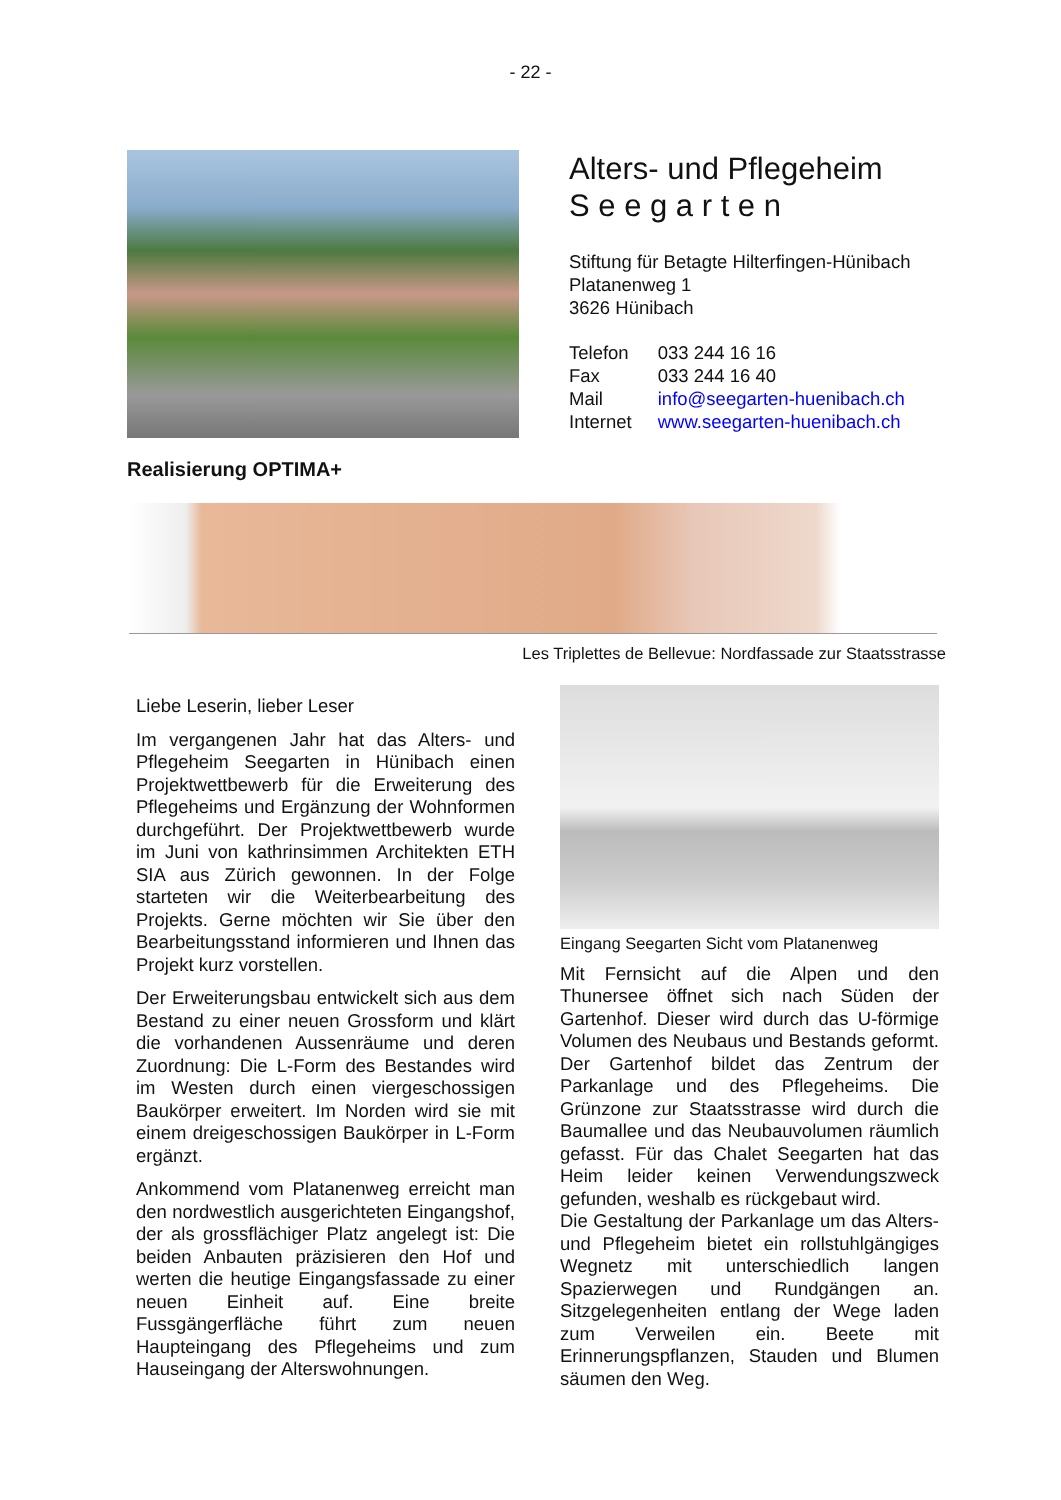- 22 -
Alters- und Pflegeheim
S e e g a r t e n
Stiftung für Betagte Hilterfingen-Hünibach
Platanenweg 1
3626 Hünibach
| Telefon | 033 244 16 16 |
| Fax | 033 244 16 40 |
| Mail | info@seegarten-huenibach.ch |
| Internet | www.seegarten-huenibach.ch |
Realisierung OPTIMA+
Les Triplettes de Bellevue: Nordfassade zur Staatsstrasse
Liebe Leserin, lieber Leser
Im vergangenen Jahr hat das Alters- und Pflegeheim Seegarten in Hünibach einen Projektwettbewerb für die Erweiterung des Pflegeheims und Ergänzung der Wohnformen durchgeführt. Der Projektwettbewerb wurde im Juni von kathrinsimmen Architekten ETH SIA aus Zürich gewonnen. In der Folge starteten wir die Weiterbearbeitung des Projekts. Gerne möchten wir Sie über den Bearbeitungsstand informieren und Ihnen das Projekt kurz vorstellen.
Der Erweiterungsbau entwickelt sich aus dem Bestand zu einer neuen Grossform und klärt die vorhandenen Aussenräume und deren Zuordnung: Die L-Form des Bestandes wird im Westen durch einen viergeschossigen Baukörper erweitert. Im Norden wird sie mit einem dreigeschossigen Baukörper in L-Form ergänzt.
Ankommend vom Platanenweg erreicht man den nordwestlich ausgerichteten Eingangshof, der als grossflächiger Platz angelegt ist: Die beiden Anbauten präzisieren den Hof und werten die heutige Eingangsfassade zu einer neuen Einheit auf. Eine breite Fussgängerfläche führt zum neuen Haupteingang des Pflegeheims und zum Hauseingang der Alterswohnungen.
Eingang Seegarten Sicht vom Platanenweg
Mit Fernsicht auf die Alpen und den Thunersee öffnet sich nach Süden der Gartenhof. Dieser wird durch das U-förmige Volumen des Neubaus und Bestands geformt. Der Gartenhof bildet das Zentrum der Parkanlage und des Pflegeheims. Die Grünzone zur Staatsstrasse wird durch die Baumallee und das Neubauvolumen räumlich gefasst. Für das Chalet Seegarten hat das Heim leider keinen Verwendungszweck gefunden, weshalb es rückgebaut wird.
Die Gestaltung der Parkanlage um das Alters- und Pflegeheim bietet ein rollstuhlgängiges Wegnetz mit unterschiedlich langen Spazierwegen und Rundgängen an. Sitzgelegenheiten entlang der Wege laden zum Verweilen ein. Beete mit Erinnerungspflanzen, Stauden und Blumen säumen den Weg.